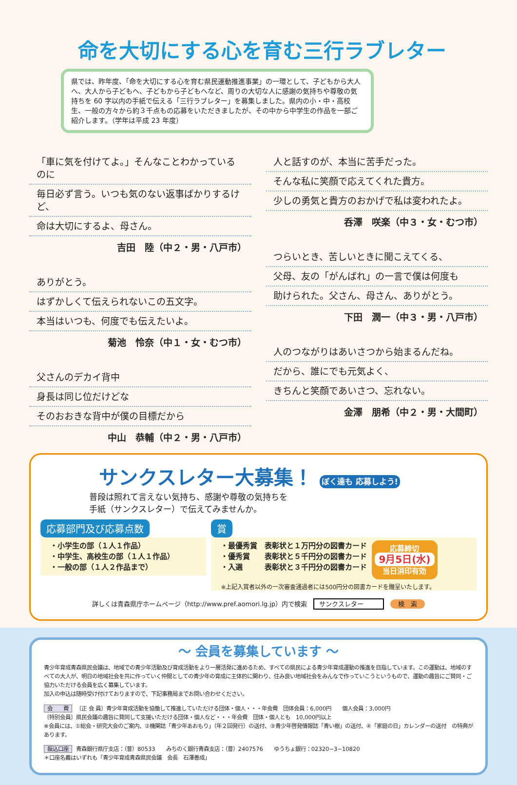命を大切にする心を育む三行ラブレター
県では、昨年度、「命を大切にする心を育む県民運動推進事業」の一環として、子どもから大人へ、大人から子どもへ、子どもから子どもへなど、周りの大切な人に感謝の気持ちや尊敬の気持ちを 60 字以内の手紙で伝える「三行ラブレター」を募集しました。県内の小・中・高校生、一般の方々から約３千点もの応募をいただきましたが、その中から中学生の作品を一部ご紹介します。（学年は平成 23 年度）
「車に気を付けてよ。」そんなことわかっているのに
毎日必ず言う。いつも気のない返事ばかりするけど、
命は大切にするよ、母さん。
吉田　陸（中２・男・八戸市）
ありがとう。
はずかしくて伝えられないこの五文字。
本当はいつも、何度でも伝えたいよ。
菊池　怜奈（中１・女・むつ市）
父さんのデカイ背中
身長は同じ位だけどな
そのおおきな背中が僕の目標だから
中山　恭輔（中２・男・八戸市）
人と話すのが、本当に苦手だった。
そんな私に笑顔で応えてくれた貴方。
少しの勇気と貴方のおかげで私は変われたよ。
呑澤　咲楽（中３・女・むつ市）
つらいとき、苦しいときに聞こえてくる、
父母、友の「がんばれ」の一言で僕は何度も
助けられた。父さん、母さん、ありがとう。
下田　潤一（中３・男・八戸市）
人のつながりはあいさつから始まるんだね。
だから、誰にでも元気よく、
きちんと笑顔であいさつ、忘れない。
金澤　朋希（中２・男・大間町）
サンクスレター大募集！ ぼく達も 応募しよう!
普段は照れて言えない気持ち、感謝や尊敬の気持ちを
手紙（サンクスレター）で伝えてみませんか。
応募部門及び応募点数
・小学生の部（１人１作品）
・中学生、高校生の部（１人１作品）
・一般の部（１人２作品まで）
賞
・最優秀賞　表彰状と１万円分の図書カード
・優秀賞　　表彰状と５千円分の図書カード
・入選　　　表彰状と３千円分の図書カード
応募締切
9月5日(水)
当日消印有効
※上記入賞者以外の一次審査通過者には500円分の図書カードを贈呈いたします。
詳しくは青森県庁ホームページ（http://www.pref.aomori.lg.jp）内で検索　サンクスレター　検　索
～ 会員を募集しています ～
青少年育成青森県民会議は、地域での青少年活動及び育成活動をより一層活発に進めるため、すべての県民による青少年育成運動の推進を目指しています。この運動は、地域のすべての大人が、明日の地域社会を共に作っていく仲間としての青少年の育成に主体的に関わり、住み良い地域社会をみんなで作っていこうというもので、運動の趣旨にご賛同・ご協力いただける会員を広く募集しています。
加入の申込は随時受け付けておりますので、下記事務局までお問い合わせください。
会　　費 〔正 会 員〕青少年育成活動を協働して推進していただける団体・個人・・・年会費　団体会員：6,000円　　個人会員：3,000円
〔特別会員〕県民会議の趣旨に賛同して支援いただける団体・個人など・・・年会費　団体・個人とも　10,000円以上
※会員には、①総会・研究大会のご案内、②機関誌「青少年あおもり」（年２回発行）の送付、③青少年啓発情報誌「青い樹」の送付、④「家庭の日」カレンダーの送付　の特典があります。
振込口座 青森銀行県庁支店：（普）80533　　みちのく銀行青森支店：（普）2407576　　ゆうちょ銀行：02320−3−10820
＊口座名義はいずれも「青少年育成青森県民会議　会長　石澤善成」